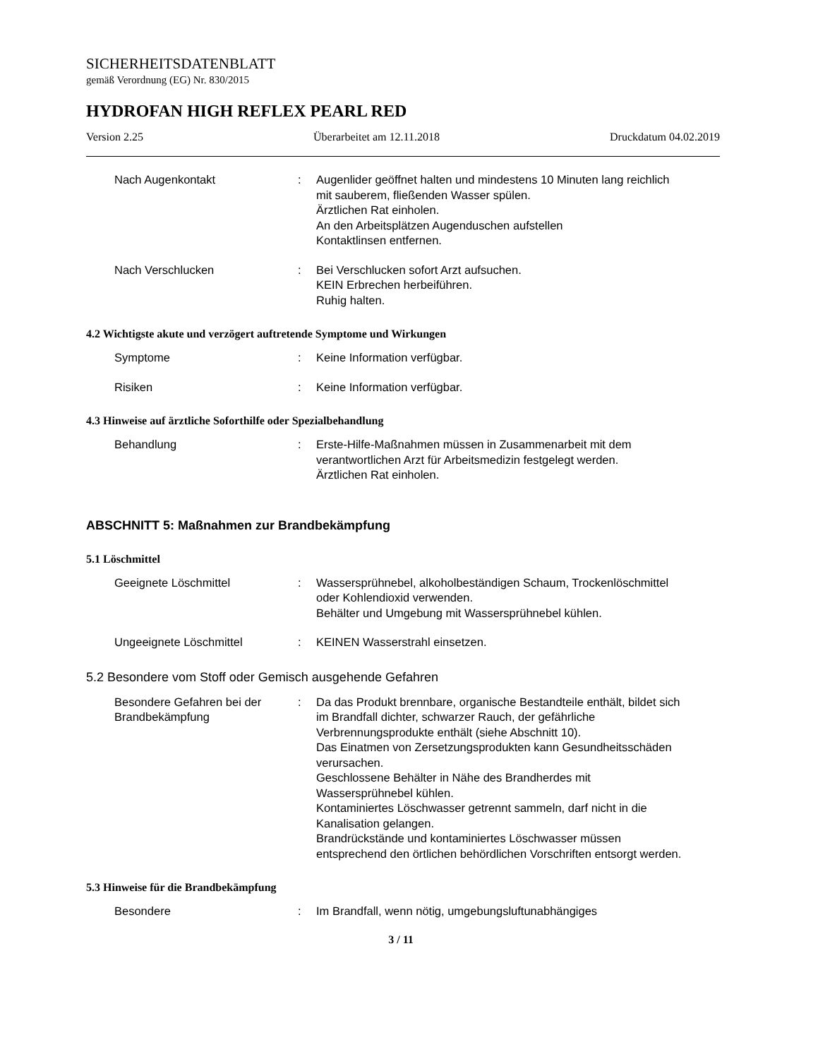SICHERHEITSDATENBLATT
gemäß Verordnung (EG) Nr. 830/2015
HYDROFAN HIGH REFLEX PEARL RED
Version 2.25 Überarbeitet am 12.11.2018 Druckdatum 04.02.2019
Nach Augenkontakt : Augenlider geöffnet halten und mindestens 10 Minuten lang reichlich mit sauberem, fließenden Wasser spülen.
Ärztlichen Rat einholen.
An den Arbeitsplätzen Augenduschen aufstellen
Kontaktlinsen entfernen.
Nach Verschlucken : Bei Verschlucken sofort Arzt aufsuchen.
KEIN Erbrechen herbeiführen.
Ruhig halten.
4.2 Wichtigste akute und verzögert auftretende Symptome und Wirkungen
Symptome : Keine Information verfügbar.
Risiken : Keine Information verfügbar.
4.3 Hinweise auf ärztliche Soforthilfe oder Spezialbehandlung
Behandlung : Erste-Hilfe-Maßnahmen müssen in Zusammenarbeit mit dem verantwortlichen Arzt für Arbeitsmedizin festgelegt werden.
Ärztlichen Rat einholen.
ABSCHNITT 5: Maßnahmen zur Brandbekämpfung
5.1 Löschmittel
Geeignete Löschmittel : Wassersprühnebel, alkoholbeständigen Schaum, Trockenlöschmittel oder Kohlendioxid verwenden.
Behälter und Umgebung mit Wassersprühnebel kühlen.
Ungeeignete Löschmittel : KEINEN Wasserstrahl einsetzen.
5.2 Besondere vom Stoff oder Gemisch ausgehende Gefahren
Besondere Gefahren bei der Brandbekämpfung
: Da das Produkt brennbare, organische Bestandteile enthält, bildet sich im Brandfall dichter, schwarzer Rauch, der gefährliche Verbrennungsprodukte enthält (siehe Abschnitt 10).
Das Einatmen von Zersetzungsprodukten kann Gesundheitsschäden verursachen.
Geschlossene Behälter in Nähe des Brandherdes mit Wassersprühnebel kühlen.
Kontaminiertes Löschwasser getrennt sammeln, darf nicht in die Kanalisation gelangen.
Brandrückstände und kontaminiertes Löschwasser müssen entsprechend den örtlichen behördlichen Vorschriften entsorgt werden.
5.3 Hinweise für die Brandbekämpfung
Besondere : Im Brandfall, wenn nötig, umgebungsluftunabhängiges
3 / 11